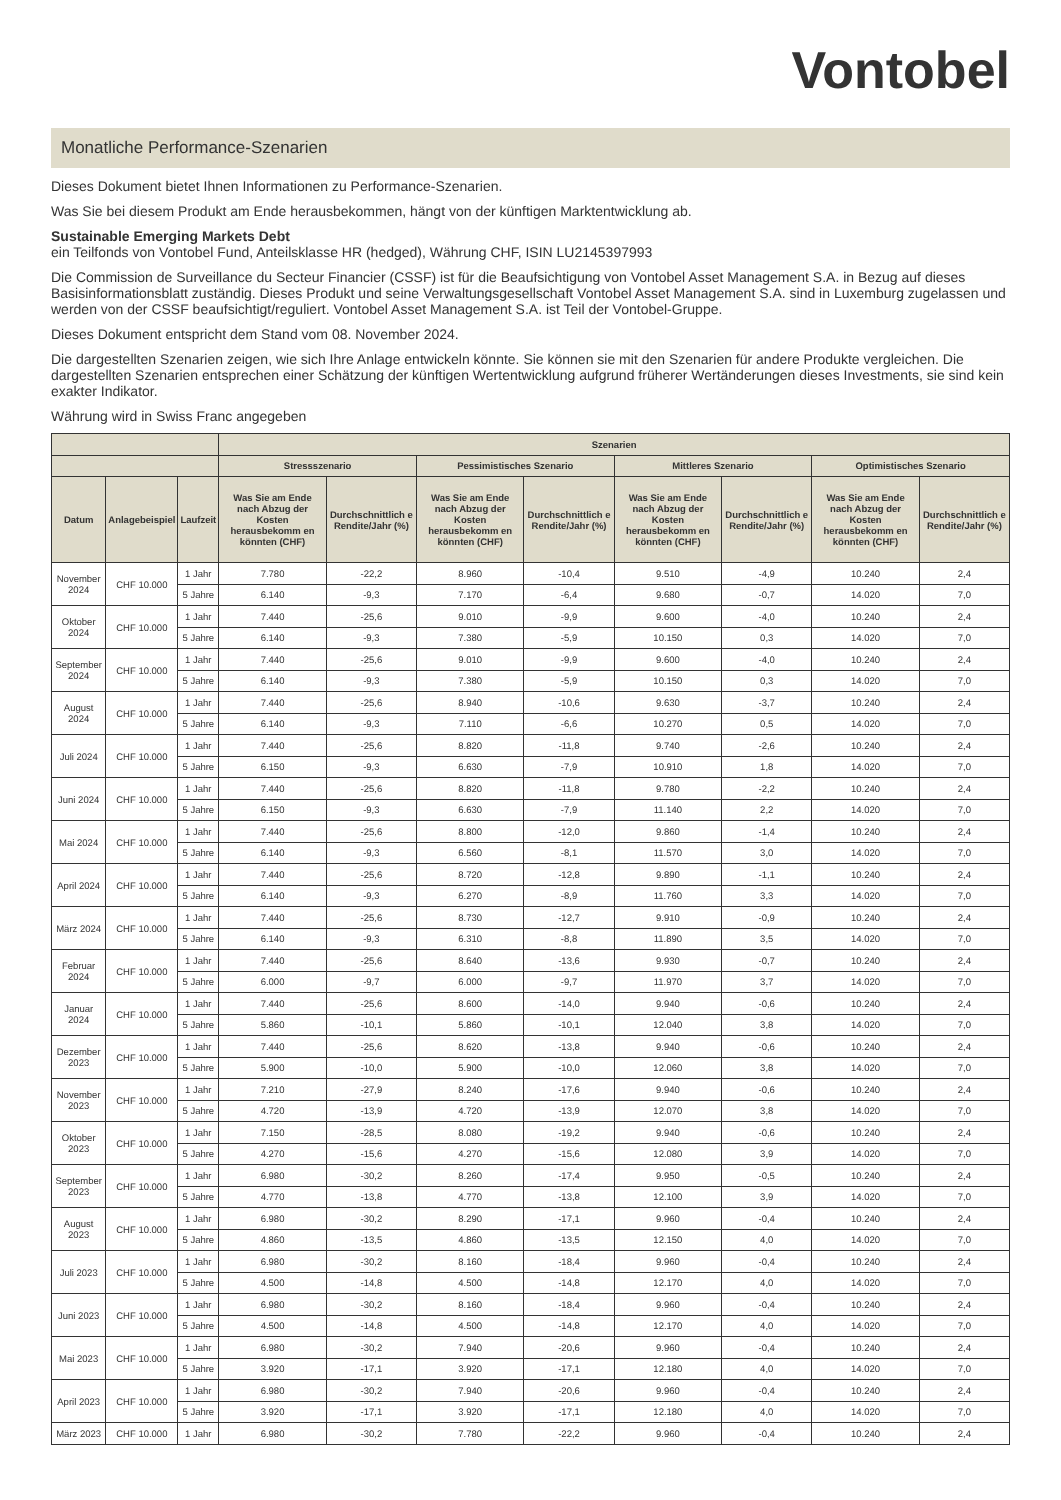Vontobel
Monatliche Performance-Szenarien
Dieses Dokument bietet Ihnen Informationen zu Performance-Szenarien.
Was Sie bei diesem Produkt am Ende herausbekommen, hängt von der künftigen Marktentwicklung ab.
Sustainable Emerging Markets Debt
ein Teilfonds von Vontobel Fund, Anteilsklasse HR (hedged), Währung CHF, ISIN LU2145397993
Die Commission de Surveillance du Secteur Financier (CSSF) ist für die Beaufsichtigung von Vontobel Asset Management S.A. in Bezug auf dieses Basisinformationsblatt zuständig. Dieses Produkt und seine Verwaltungsgesellschaft Vontobel Asset Management S.A. sind in Luxemburg zugelassen und werden von der CSSF beaufsichtigt/reguliert. Vontobel Asset Management S.A. ist Teil der Vontobel-Gruppe.
Dieses Dokument entspricht dem Stand vom 08. November 2024.
Die dargestellten Szenarien zeigen, wie sich Ihre Anlage entwickeln könnte. Sie können sie mit den Szenarien für andere Produkte vergleichen. Die dargestellten Szenarien entsprechen einer Schätzung der künftigen Wertentwicklung aufgrund früherer Wertänderungen dieses Investments, sie sind kein exakter Indikator.
Währung wird in Swiss Franc angegeben
| | | | Szenarien | | | | | | | |
| --- | --- | --- | --- | --- | --- | --- | --- | --- | --- | --- |
| | | | Stressszenario | | Pessimistisches Szenario | | Mittleres Szenario | | Optimistisches Szenario | |
| Datum | Anlagebeispiel | Laufzeit | Was Sie am Ende nach Abzug der Kosten herausbekomm en könnten (CHF) | Durchschnittlich e Rendite/Jahr (%) | Was Sie am Ende nach Abzug der Kosten herausbekomm en könnten (CHF) | Durchschnittlich e Rendite/Jahr (%) | Was Sie am Ende nach Abzug der Kosten herausbekomm en könnten (CHF) | Durchschnittlich e Rendite/Jahr (%) | Was Sie am Ende nach Abzug der Kosten herausbekomm en könnten (CHF) | Durchschnittlich e Rendite/Jahr (%) |
| November 2024 | CHF 10.000 | 1 Jahr | 7.780 | -22,2 | 8.960 | -10,4 | 9.510 | -4,9 | 10.240 | 2,4 |
| | | 5 Jahre | 6.140 | -9,3 | 7.170 | -6,4 | 9.680 | -0,7 | 14.020 | 7,0 |
| Oktober 2024 | CHF 10.000 | 1 Jahr | 7.440 | -25,6 | 9.010 | -9,9 | 9.600 | -4,0 | 10.240 | 2,4 |
| | | 5 Jahre | 6.140 | -9,3 | 7.380 | -5,9 | 10.150 | 0,3 | 14.020 | 7,0 |
| September 2024 | CHF 10.000 | 1 Jahr | 7.440 | -25,6 | 9.010 | -9,9 | 9.600 | -4,0 | 10.240 | 2,4 |
| | | 5 Jahre | 6.140 | -9,3 | 7.380 | -5,9 | 10.150 | 0,3 | 14.020 | 7,0 |
| August 2024 | CHF 10.000 | 1 Jahr | 7.440 | -25,6 | 8.940 | -10,6 | 9.630 | -3,7 | 10.240 | 2,4 |
| | | 5 Jahre | 6.140 | -9,3 | 7.110 | -6,6 | 10.270 | 0,5 | 14.020 | 7,0 |
| Juli 2024 | CHF 10.000 | 1 Jahr | 7.440 | -25,6 | 8.820 | -11,8 | 9.740 | -2,6 | 10.240 | 2,4 |
| | | 5 Jahre | 6.150 | -9,3 | 6.630 | -7,9 | 10.910 | 1,8 | 14.020 | 7,0 |
| Juni 2024 | CHF 10.000 | 1 Jahr | 7.440 | -25,6 | 8.820 | -11,8 | 9.780 | -2,2 | 10.240 | 2,4 |
| | | 5 Jahre | 6.150 | -9,3 | 6.630 | -7,9 | 11.140 | 2,2 | 14.020 | 7,0 |
| Mai 2024 | CHF 10.000 | 1 Jahr | 7.440 | -25,6 | 8.800 | -12,0 | 9.860 | -1,4 | 10.240 | 2,4 |
| | | 5 Jahre | 6.140 | -9,3 | 6.560 | -8,1 | 11.570 | 3,0 | 14.020 | 7,0 |
| April 2024 | CHF 10.000 | 1 Jahr | 7.440 | -25,6 | 8.720 | -12,8 | 9.890 | -1,1 | 10.240 | 2,4 |
| | | 5 Jahre | 6.140 | -9,3 | 6.270 | -8,9 | 11.760 | 3,3 | 14.020 | 7,0 |
| März 2024 | CHF 10.000 | 1 Jahr | 7.440 | -25,6 | 8.730 | -12,7 | 9.910 | -0,9 | 10.240 | 2,4 |
| | | 5 Jahre | 6.140 | -9,3 | 6.310 | -8,8 | 11.890 | 3,5 | 14.020 | 7,0 |
| Februar 2024 | CHF 10.000 | 1 Jahr | 7.440 | -25,6 | 8.640 | -13,6 | 9.930 | -0,7 | 10.240 | 2,4 |
| | | 5 Jahre | 6.000 | -9,7 | 6.000 | -9,7 | 11.970 | 3,7 | 14.020 | 7,0 |
| Januar 2024 | CHF 10.000 | 1 Jahr | 7.440 | -25,6 | 8.600 | -14,0 | 9.940 | -0,6 | 10.240 | 2,4 |
| | | 5 Jahre | 5.860 | -10,1 | 5.860 | -10,1 | 12.040 | 3,8 | 14.020 | 7,0 |
| Dezember 2023 | CHF 10.000 | 1 Jahr | 7.440 | -25,6 | 8.620 | -13,8 | 9.940 | -0,6 | 10.240 | 2,4 |
| | | 5 Jahre | 5.900 | -10,0 | 5.900 | -10,0 | 12.060 | 3,8 | 14.020 | 7,0 |
| November 2023 | CHF 10.000 | 1 Jahr | 7.210 | -27,9 | 8.240 | -17,6 | 9.940 | -0,6 | 10.240 | 2,4 |
| | | 5 Jahre | 4.720 | -13,9 | 4.720 | -13,9 | 12.070 | 3,8 | 14.020 | 7,0 |
| Oktober 2023 | CHF 10.000 | 1 Jahr | 7.150 | -28,5 | 8.080 | -19,2 | 9.940 | -0,6 | 10.240 | 2,4 |
| | | 5 Jahre | 4.270 | -15,6 | 4.270 | -15,6 | 12.080 | 3,9 | 14.020 | 7,0 |
| September 2023 | CHF 10.000 | 1 Jahr | 6.980 | -30,2 | 8.260 | -17,4 | 9.950 | -0,5 | 10.240 | 2,4 |
| | | 5 Jahre | 4.770 | -13,8 | 4.770 | -13,8 | 12.100 | 3,9 | 14.020 | 7,0 |
| August 2023 | CHF 10.000 | 1 Jahr | 6.980 | -30,2 | 8.290 | -17,1 | 9.960 | -0,4 | 10.240 | 2,4 |
| | | 5 Jahre | 4.860 | -13,5 | 4.860 | -13,5 | 12.150 | 4,0 | 14.020 | 7,0 |
| Juli 2023 | CHF 10.000 | 1 Jahr | 6.980 | -30,2 | 8.160 | -18,4 | 9.960 | -0,4 | 10.240 | 2,4 |
| | | 5 Jahre | 4.500 | -14,8 | 4.500 | -14,8 | 12.170 | 4,0 | 14.020 | 7,0 |
| Juni 2023 | CHF 10.000 | 1 Jahr | 6.980 | -30,2 | 8.160 | -18,4 | 9.960 | -0,4 | 10.240 | 2,4 |
| | | 5 Jahre | 4.500 | -14,8 | 4.500 | -14,8 | 12.170 | 4,0 | 14.020 | 7,0 |
| Mai 2023 | CHF 10.000 | 1 Jahr | 6.980 | -30,2 | 7.940 | -20,6 | 9.960 | -0,4 | 10.240 | 2,4 |
| | | 5 Jahre | 3.920 | -17,1 | 3.920 | -17,1 | 12.180 | 4,0 | 14.020 | 7,0 |
| April 2023 | CHF 10.000 | 1 Jahr | 6.980 | -30,2 | 7.940 | -20,6 | 9.960 | -0,4 | 10.240 | 2,4 |
| | | 5 Jahre | 3.920 | -17,1 | 3.920 | -17,1 | 12.180 | 4,0 | 14.020 | 7,0 |
| März 2023 | CHF 10.000 | 1 Jahr | 6.980 | -30,2 | 7.780 | -22,2 | 9.960 | -0,4 | 10.240 | 2,4 |